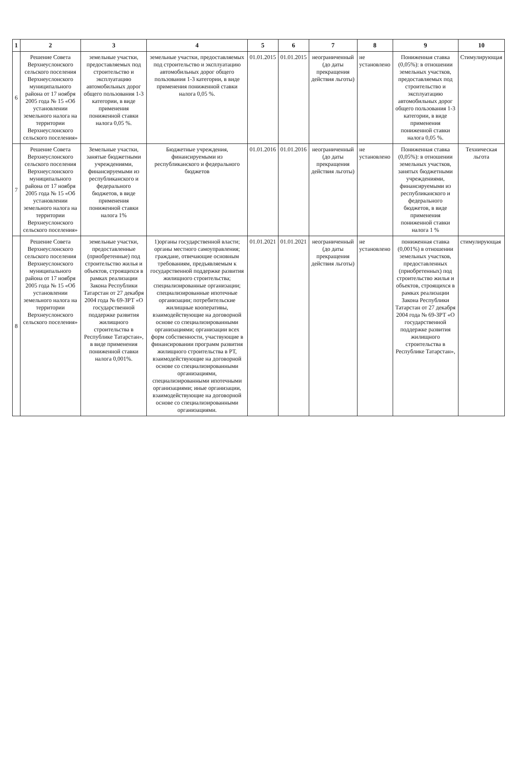| 1 | 2 | 3 | 4 | 5 | 6 | 7 | 8 | 9 | 10 |
| --- | --- | --- | --- | --- | --- | --- | --- | --- | --- |
| 6 | Решение Совета Верхнеуслонского сельского поселения Верхнеуслонского муниципального района от 17 ноября 2005 года № 15 «Об установлении земельного налога на территории Верхнеуслонского сельского поселения» | земельные участки, предоставляемых под строительство и эксплуатацию автомобильных дорог общего пользования 1-3 категории, в виде применения пониженной ставки налога 0,05 %. | земельные участки, предоставляемых под строительство и эксплуатацию автомобильных дорог общего пользования 1-3 категории, в виде применения пониженной ставки налога 0,05 %. | 01.01.2015 | 01.01.2015 | неограниченный (до даты прекращения действия льготы) | не установлено | Пониженная ставка (0,05%): в отношении земельных участков, предоставляемых под строительство и эксплуатацию автомобильных дорог общего пользования 1-3 категории, в виде применения пониженной ставки налога 0,05 %. | Стимулирующая |
| 7 | Решение Совета Верхнеуслонского сельского поселения Верхнеуслонского муниципального района от 17 ноября 2005 года № 15 «Об установлении земельного налога на территории Верхнеуслонского сельского поселения» | Земельные участки, занятые бюджетными учреждениями, финансируемыми из республиканского и федерального бюджетов, в виде применения пониженной ставки налога 1% | Бюджетные учреждения, финансируемыми из республиканского и федерального бюджетов | 01.01.2016 | 01.01.2016 | неограниченный (до даты прекращения действия льготы) | не установлено | Пониженная ставка (0,05%): в отношении земельных участков, занятых бюджетными учреждениями, финансируемыми из республиканского и федерального бюджетов, в виде применения пониженной ставки налога 1 % | Техническая льгота |
| 8 | Решение Совета Верхнеуслонского сельского поселения Верхнеуслонского муниципального района от 17 ноября 2005 года № 15 «Об установлении земельного налога на территории Верхнеуслонского сельского поселения» | земельные участки, предоставленные (приобретенные) под строительство жилья и объектов, строящихся в рамках реализации Закона Республики Татарстан от 27 декабря 2004 года № 69-ЗРТ «О государственной поддержке развития жилищного строительства в Республике Татарстан», в виде применения пониженной ставки налога 0,001%. | 1)органы государственной власти; органы местного самоуправления; граждане, отвечающие основным требованиям, предъявляемым к государственной поддержке развития жилищного строительства; специализированные организации; специализированные ипотечные организации; потребительские жилищные кооперативы, взаимодействующие на договорной основе со специализированными организациями; организации всех форм собственности, участвующие в финансировании программ развития жилищного строительства в РТ, взаимодействующие на договорной основе со специализированными организациями, специализированными ипотечными организациями; иные организации, взаимодействующие на договорной основе со специализированными организациями. | 01.01.2021 | 01.01.2021 | неограниченный (до даты прекращения действия льготы) | не установлено | пониженная ставка (0,001%) в отношении земельных участков, предоставленных (приобретенных) под строительство жилья и объектов, строящихся в рамках реализации Закона Республики Татарстан от 27 декабря 2004 года № 69-ЗРТ «О государственной поддержке развития жилищного строительства в Республике Татарстан», | стимулирующая |